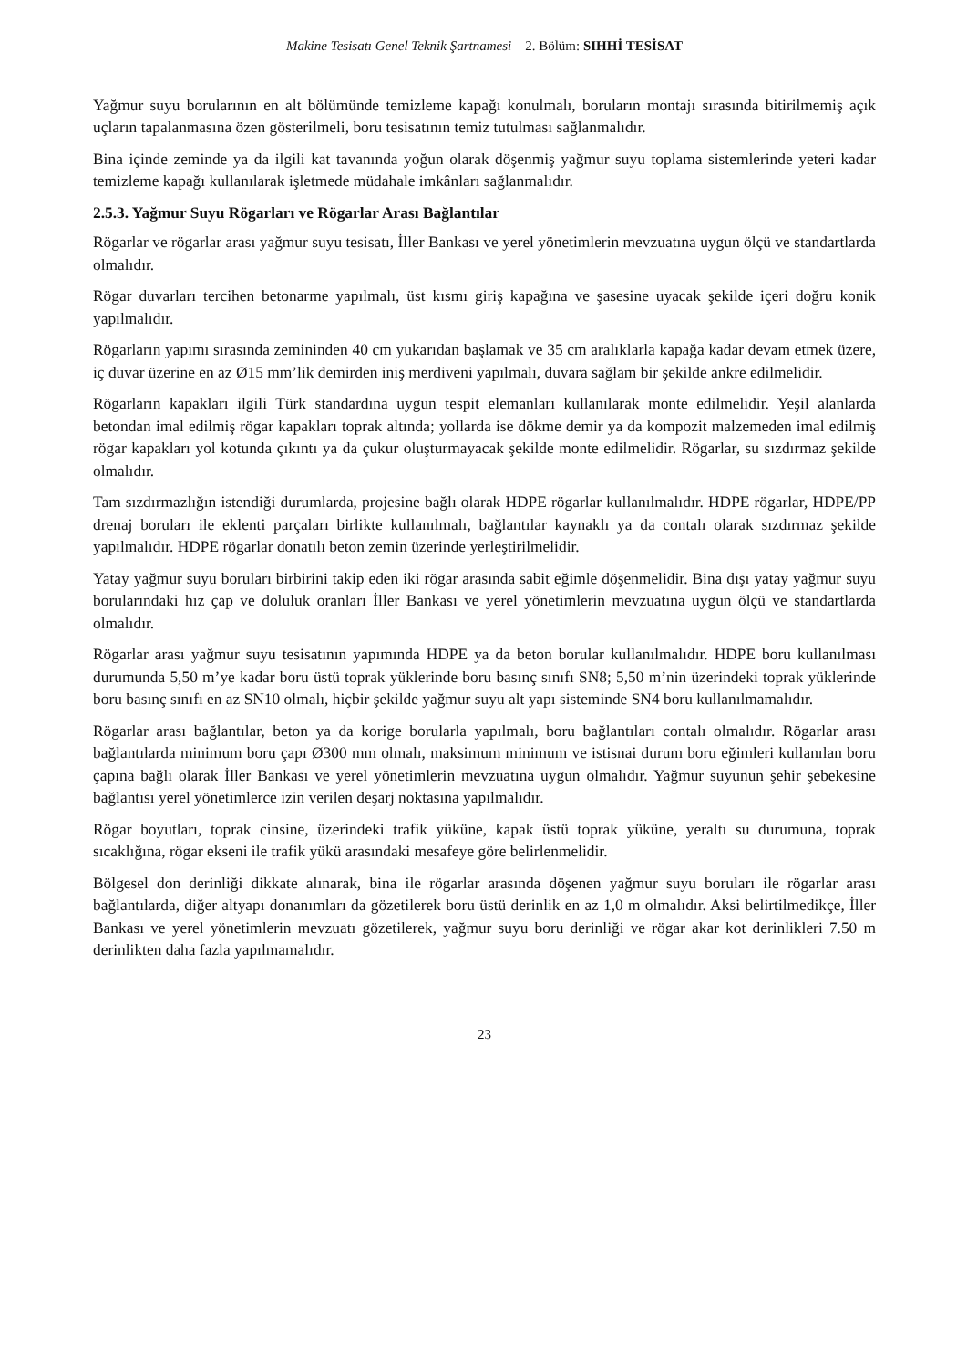Makine Tesisatı Genel Teknik Şartnamesi – 2. Bölüm: SIHHİ TESİSAT
Yağmur suyu borularının en alt bölümünde temizleme kapağı konulmalı, boruların montajı sırasında bitirilmemiş açık uçların tapalanmasına özen gösterilmeli, boru tesisatının temiz tutulması sağlanmalıdır.
Bina içinde zeminde ya da ilgili kat tavanında yoğun olarak döşenmiş yağmur suyu toplama sistemlerinde yeteri kadar temizleme kapağı kullanılarak işletmede müdahale imkânları sağlanmalıdır.
2.5.3. Yağmur Suyu Rögarları ve Rögarlar Arası Bağlantılar
Rögarlar ve rögarlar arası yağmur suyu tesisatı, İller Bankası ve yerel yönetimlerin mevzuatına uygun ölçü ve standartlarda olmalıdır.
Rögar duvarları tercihen betonarme yapılmalı, üst kısmı giriş kapağına ve şasesine uyacak şekilde içeri doğru konik yapılmalıdır.
Rögarların yapımı sırasında zemininden 40 cm yukarıdan başlamak ve 35 cm aralıklarla kapağa kadar devam etmek üzere, iç duvar üzerine en az Ø15 mm’lik demirden iniş merdiveni yapılmalı, duvara sağlam bir şekilde ankre edilmelidir.
Rögarların kapakları ilgili Türk standardına uygun tespit elemanları kullanılarak monte edilmelidir. Yeşil alanlarda betondan imal edilmiş rögar kapakları toprak altında; yollarda ise dökme demir ya da kompozit malzemeden imal edilmiş rögar kapakları yol kotunda çıkıntı ya da çukur oluşturmayacak şekilde monte edilmelidir. Rögarlar, su sızdırmaz şekilde olmalıdır.
Tam sızdırmazlığın istendiği durumlarda, projesine bağlı olarak HDPE rögarlar kullanılmalıdır. HDPE rögarlar, HDPE/PP drenaj boruları ile eklenti parçaları birlikte kullanılmalı, bağlantılar kaynaklı ya da contalı olarak sızdırmaz şekilde yapılmalıdır. HDPE rögarlar donatılı beton zemin üzerinde yerleştirilmelidir.
Yatay yağmur suyu boruları birbirini takip eden iki rögar arasında sabit eğimle döşenmelidir. Bina dışı yatay yağmur suyu borularındaki hız çap ve doluluk oranları İller Bankası ve yerel yönetimlerin mevzuatına uygun ölçü ve standartlarda olmalıdır.
Rögarlar arası yağmur suyu tesisatının yapımında HDPE ya da beton borular kullanılmalıdır. HDPE boru kullanılması durumunda 5,50 m’ye kadar boru üstü toprak yüklerinde boru basınç sınıfı SN8; 5,50 m’nin üzerindeki toprak yüklerinde boru basınç sınıfı en az SN10 olmalı, hiçbir şekilde yağmur suyu alt yapı sisteminde SN4 boru kullanılmamalıdır.
Rögarlar arası bağlantılar, beton ya da korige borularla yapılmalı, boru bağlantıları contalı olmalıdır. Rögarlar arası bağlantılarda minimum boru çapı Ø300 mm olmalı, maksimum minimum ve istisnai durum boru eğimleri kullanılan boru çapına bağlı olarak İller Bankası ve yerel yönetimlerin mevzuatına uygun olmalıdır. Yağmur suyunun şehir şebekesine bağlantısı yerel yönetimlerce izin verilen deşarj noktasına yapılmalıdır.
Rögar boyutları, toprak cinsine, üzerindeki trafik yüküne, kapak üstü toprak yüküne, yeraltı su durumuna, toprak sıcaklığına, rögar ekseni ile trafik yükü arasındaki mesafeye göre belirlenmelidir.
Bölgesel don derinliği dikkate alınarak, bina ile rögarlar arasında döşenen yağmur suyu boruları ile rögarlar arası bağlantılarda, diğer altyapı donanımları da gözetilerek boru üstü derinlik en az 1,0 m olmalıdır. Aksi belirtilmedikçe, İller Bankası ve yerel yönetimlerin mevzuatı gözetilerek, yağmur suyu boru derinliği ve rögar akar kot derinlikleri 7.50 m derinlikten daha fazla yapılmamalıdır.
23